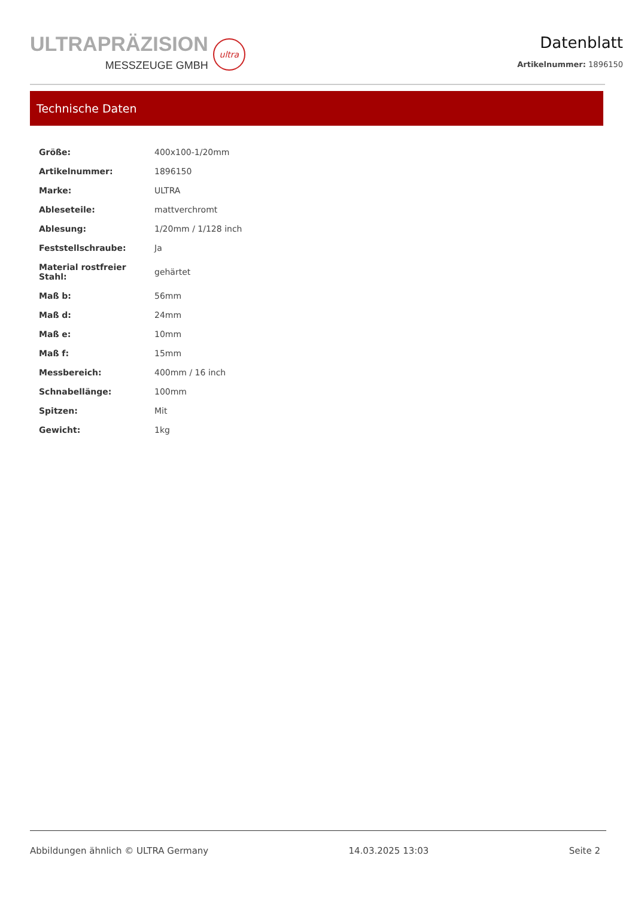ULTRAPRÄZISION
MESSZEUGE GMBH
ultra
Datenblatt
Artikelnummer: 1896150
Technische Daten
| Größe: | 400x100-1/20mm |
| Artikelnummer: | 1896150 |
| Marke: | ULTRA |
| Ableseteile: | mattverchromt |
| Ablesung: | 1/20mm / 1/128 inch |
| Feststellschraube: | Ja |
| Material rostfreier Stahl: | gehärtet |
| Maß b: | 56mm |
| Maß d: | 24mm |
| Maß e: | 10mm |
| Maß f: | 15mm |
| Messbereich: | 400mm / 16 inch |
| Schnabellänge: | 100mm |
| Spitzen: | Mit |
| Gewicht: | 1kg |
Abbildungen ähnlich © ULTRA Germany 14.03.2025 13:03 Seite 2